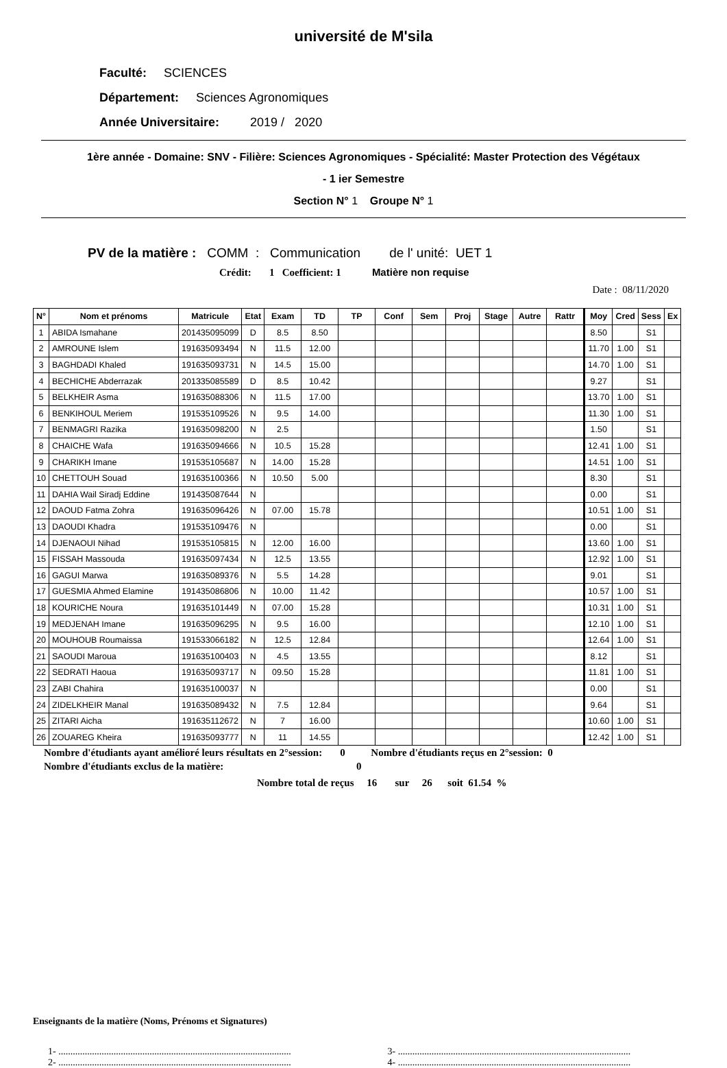université de M'sila
Faculté: SCIENCES
Département: Sciences Agronomiques
Année Universitaire: 2019 / 2020
1ère année - Domaine: SNV - Filière: Sciences Agronomiques - Spécialité: Master Protection des Végétaux
- 1 ier Semestre
Section N° 1 Groupe N° 1
PV de la matière : COMM : Communication de l' unité: UET 1
Crédit: 1 Coefficient: 1 Matière non requise
Date : 08/11/2020
| N° | Nom et prénoms | Matricule | Etat | Exam | TD | TP | Conf | Sem | Proj | Stage | Autre | Rattr | Moy | Cred | Sess | Ex |
| --- | --- | --- | --- | --- | --- | --- | --- | --- | --- | --- | --- | --- | --- | --- | --- | --- |
| 1 | ABIDA Ismahane | 201435095099 | D | 8.5 | 8.50 | | | | | | | | 8.50 | | S1 | |
| 2 | AMROUNE Islem | 191635093494 | N | 11.5 | 12.00 | | | | | | | | 11.70 | 1.00 | S1 | |
| 3 | BAGHDADI Khaled | 191635093731 | N | 14.5 | 15.00 | | | | | | | | 14.70 | 1.00 | S1 | |
| 4 | BECHICHE Abderrazak | 201335085589 | D | 8.5 | 10.42 | | | | | | | | 9.27 | | S1 | |
| 5 | BELKHEIR Asma | 191635088306 | N | 11.5 | 17.00 | | | | | | | | 13.70 | 1.00 | S1 | |
| 6 | BENKIHOUL Meriem | 191535109526 | N | 9.5 | 14.00 | | | | | | | | 11.30 | 1.00 | S1 | |
| 7 | BENMAGRI Razika | 191635098200 | N | 2.5 | | | | | | | | | 1.50 | | S1 | |
| 8 | CHAICHE Wafa | 191635094666 | N | 10.5 | 15.28 | | | | | | | | 12.41 | 1.00 | S1 | |
| 9 | CHARIKH Imane | 191535105687 | N | 14.00 | 15.28 | | | | | | | | 14.51 | 1.00 | S1 | |
| 10 | CHETTOUH Souad | 191635100366 | N | 10.50 | 5.00 | | | | | | | | 8.30 | | S1 | |
| 11 | DAHIA Wail Siradj Eddine | 191435087644 | N | | | | | | | | | | 0.00 | | S1 | |
| 12 | DAOUD Fatma Zohra | 191635096426 | N | 07.00 | 15.78 | | | | | | | | 10.51 | 1.00 | S1 | |
| 13 | DAOUDI Khadra | 191535109476 | N | | | | | | | | | | 0.00 | | S1 | |
| 14 | DJENAOUI Nihad | 191535105815 | N | 12.00 | 16.00 | | | | | | | | 13.60 | 1.00 | S1 | |
| 15 | FISSAH Massouda | 191635097434 | N | 12.5 | 13.55 | | | | | | | | 12.92 | 1.00 | S1 | |
| 16 | GAGUI Marwa | 191635089376 | N | 5.5 | 14.28 | | | | | | | | 9.01 | | S1 | |
| 17 | GUESMIA Ahmed Elamine | 191435086806 | N | 10.00 | 11.42 | | | | | | | | 10.57 | 1.00 | S1 | |
| 18 | KOURICHE Noura | 191635101449 | N | 07.00 | 15.28 | | | | | | | | 10.31 | 1.00 | S1 | |
| 19 | MEDJENAH Imane | 191635096295 | N | 9.5 | 16.00 | | | | | | | | 12.10 | 1.00 | S1 | |
| 20 | MOUHOUB Roumaissa | 191533066182 | N | 12.5 | 12.84 | | | | | | | | 12.64 | 1.00 | S1 | |
| 21 | SAOUDI Maroua | 191635100403 | N | 4.5 | 13.55 | | | | | | | | 8.12 | | S1 | |
| 22 | SEDRATI Haoua | 191635093717 | N | 09.50 | 15.28 | | | | | | | | 11.81 | 1.00 | S1 | |
| 23 | ZABI Chahira | 191635100037 | N | | | | | | | | | | 0.00 | | S1 | |
| 24 | ZIDELKHEIR Manal | 191635089432 | N | 7.5 | 12.84 | | | | | | | | 9.64 | | S1 | |
| 25 | ZITARI Aicha | 191635112672 | N | 7 | 16.00 | | | | | | | | 10.60 | 1.00 | S1 | |
| 26 | ZOUAREG Kheira | 191635093777 | N | 11 | 14.55 | | | | | | | | 12.42 | 1.00 | S1 | |
Nombre d'étudiants ayant amélioré leurs résultats en 2°session: 0 Nombre d'étudiants reçus en 2°session: 0
Nombre d'étudiants exclus de la matière: 0
Nombre total de reçus 16 sur 26 soit 61.54 %
Enseignants de la matière (Noms, Prénoms et Signatures)
1- .................................................................................................
3- .................................................................................................
2- .................................................................................................
4- .................................................................................................